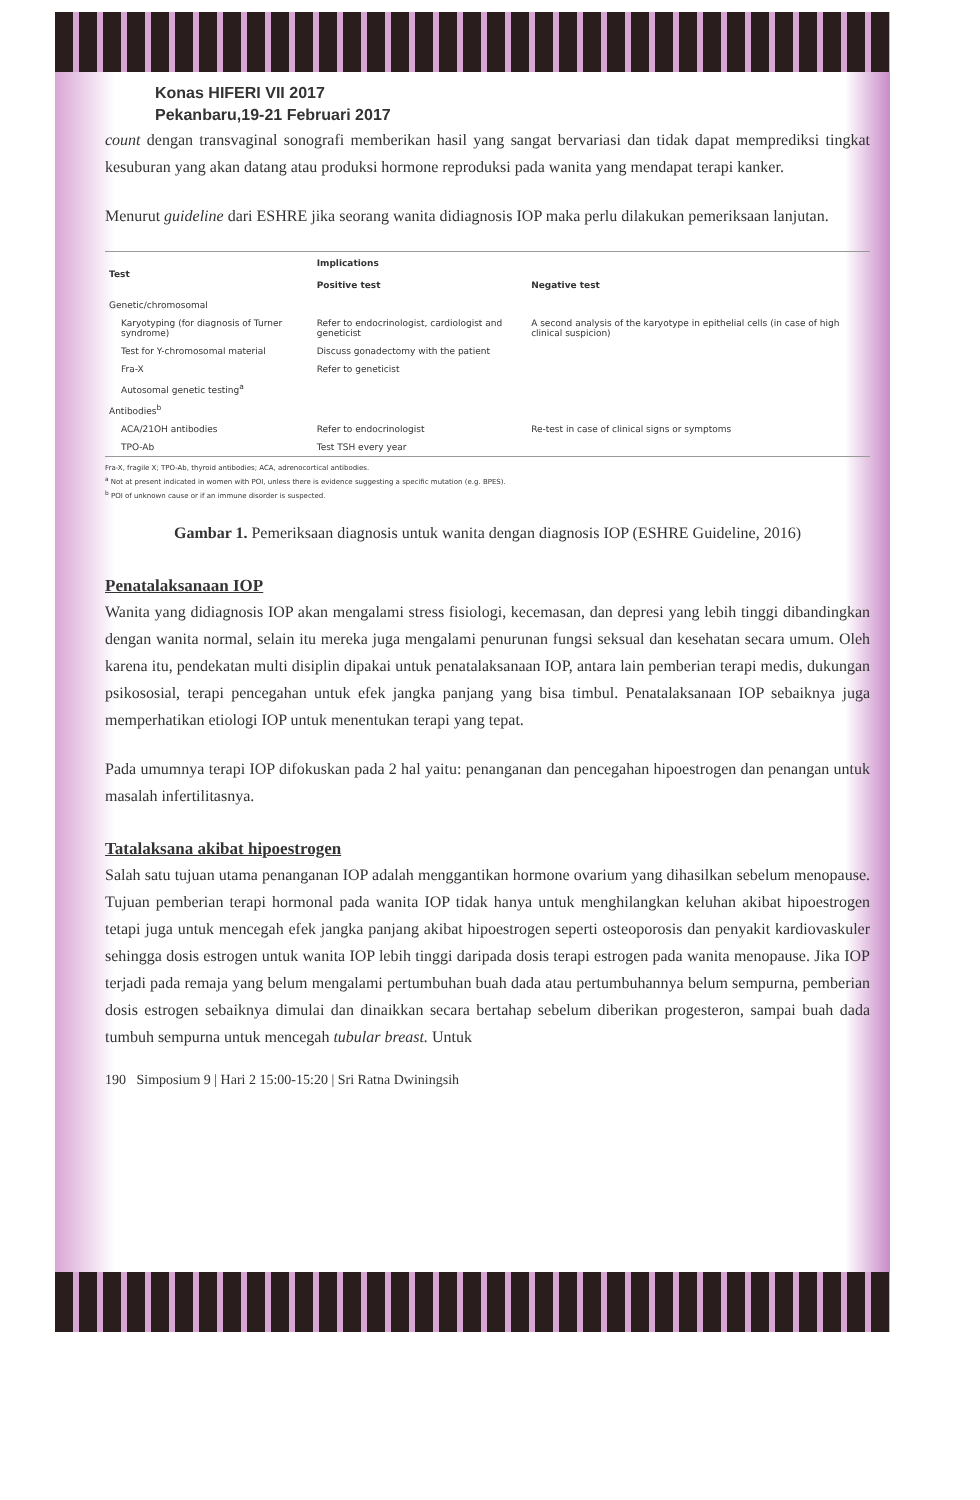Konas HIFERI VII 2017
Pekanbaru,19-21 Februari 2017
count dengan transvaginal sonografi memberikan hasil yang sangat bervariasi dan tidak dapat memprediksi tingkat kesuburan yang akan datang atau produksi hormone reproduksi pada wanita yang mendapat terapi kanker.
Menurut guideline dari ESHRE jika seorang wanita didiagnosis IOP maka perlu dilakukan pemeriksaan lanjutan.
| Test | Implications | |
| --- | --- | --- |
| | Positive test | Negative test |
| Genetic/chromosomal | | |
| Karyotyping (for diagnosis of Turner syndrome) | Refer to endocrinologist, cardiologist and geneticist | A second analysis of the karyotype in epithelial cells (in case of high clinical suspicion) |
| Test for Y-chromosomal material | Discuss gonadectomy with the patient | |
| Fra-X | Refer to geneticist | |
| Autosomal genetic testing<sup>a</sup> | | |
| Antibodies<sup>b</sup> | | |
| ACA/21OH antibodies | Refer to endocrinologist | Re-test in case of clinical signs or symptoms |
| TPO-Ab | Test TSH every year | |
Fra-X, fragile X; TPO-Ab, thyroid antibodies; ACA, adrenocortical antibodies.
<sup>a</sup> Not at present indicated in women with POI, unless there is evidence suggesting a specific mutation (e.g. BPES).
<sup>b</sup> POI of unknown cause or if an immune disorder is suspected.
Gambar 1. Pemeriksaan diagnosis untuk wanita dengan diagnosis IOP (ESHRE Guideline, 2016)
Penatalaksanaan IOP
Wanita yang didiagnosis IOP akan mengalami stress fisiologi, kecemasan, dan depresi yang lebih tinggi dibandingkan dengan wanita normal, selain itu mereka juga mengalami penurunan fungsi seksual dan kesehatan secara umum. Oleh karena itu, pendekatan multi disiplin dipakai untuk penatalaksanaan IOP, antara lain pemberian terapi medis, dukungan psikososial, terapi pencegahan untuk efek jangka panjang yang bisa timbul. Penatalaksanaan IOP sebaiknya juga memperhatikan etiologi IOP untuk menentukan terapi yang tepat.
Pada umumnya terapi IOP difokuskan pada 2 hal yaitu: penanganan dan pencegahan hipoestrogen dan penangan untuk masalah infertilitasnya.
Tatalaksana akibat hipoestrogen
Salah satu tujuan utama penanganan IOP adalah menggantikan hormone ovarium yang dihasilkan sebelum menopause. Tujuan pemberian terapi hormonal pada wanita IOP tidak hanya untuk menghilangkan keluhan akibat hipoestrogen tetapi juga untuk mencegah efek jangka panjang akibat hipoestrogen seperti osteoporosis dan penyakit kardiovaskuler sehingga dosis estrogen untuk wanita IOP lebih tinggi daripada dosis terapi estrogen pada wanita menopause. Jika IOP terjadi pada remaja yang belum mengalami pertumbuhan buah dada atau pertumbuhannya belum sempurna, pemberian dosis estrogen sebaiknya dimulai dan dinaikkan secara bertahap sebelum diberikan progesteron, sampai buah dada tumbuh sempurna untuk mencegah tubular breast. Untuk
190 Simposium 9 | Hari 2 15:00-15:20 | Sri Ratna Dwiningsih